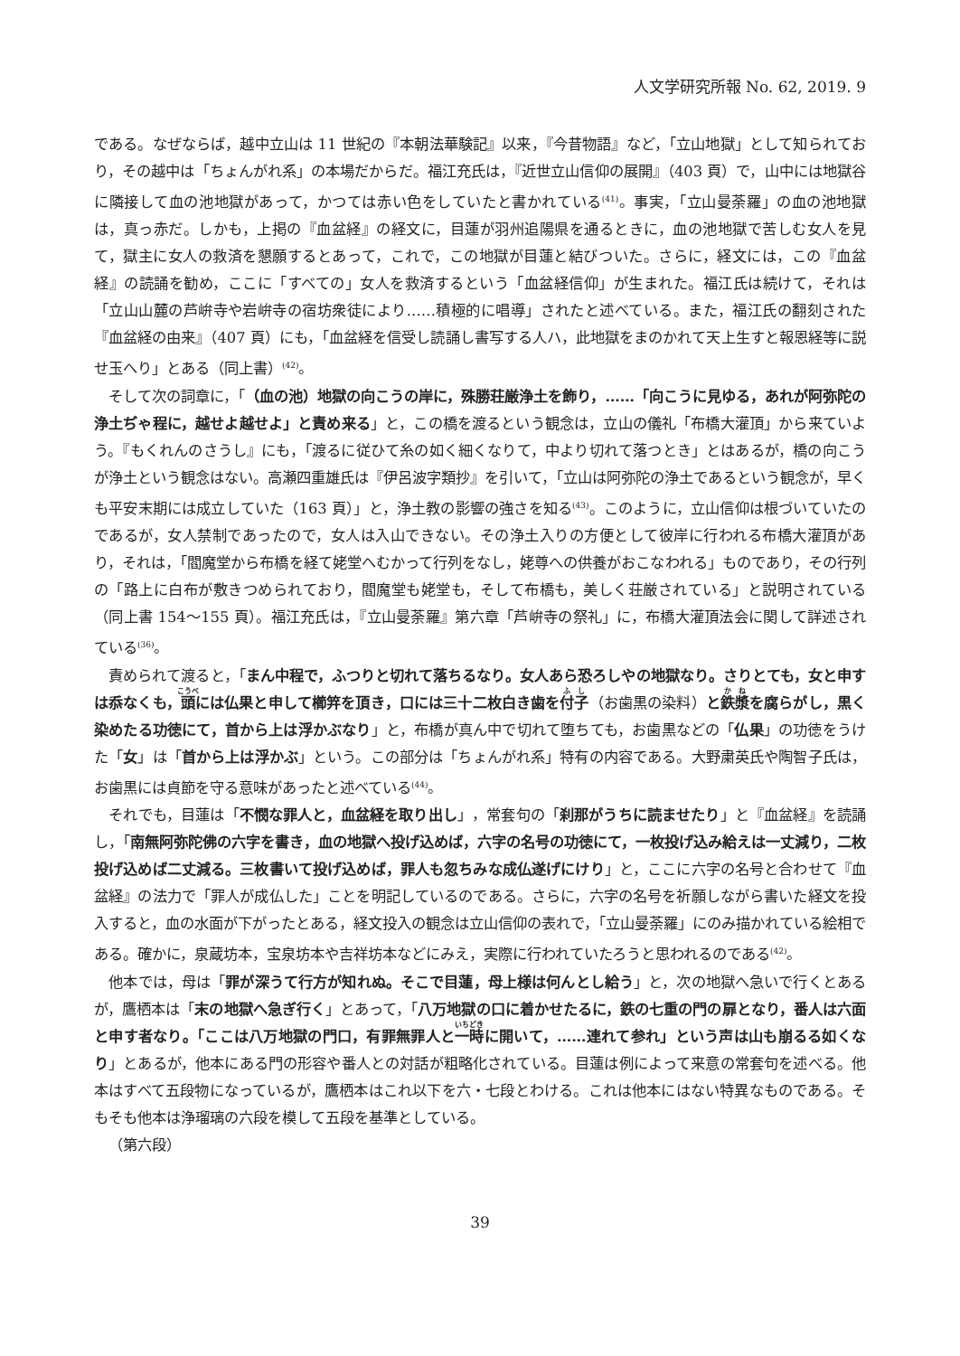人文学研究所報 No. 62, 2019. 9
である。なぜならば，越中立山は 11 世紀の『本朝法華験記』以来，『今昔物語』など，「立山地獄」として知られており，その越中は「ちょんがれ系」の本場だからだ。福江充氏は，『近世立山信仰の展開』（403 頁）で，山中には地獄谷に隣接して血の池地獄があって，かつては赤い色をしていたと書かれている<sup>(41)</sup>。事実，「立山曼荼羅」の血の池地獄は，真っ赤だ。しかも，上掲の『血盆経』の経文に，目蓮が羽州追陽県を通るときに，血の池地獄で苦しむ女人を見て，獄主に女人の救済を懇願するとあって，これで，この地獄が目蓮と結びついた。さらに，経文には，この『血盆経』の読誦を勧め，ここに「すべての」女人を救済するという「血盆経信仰」が生まれた。福江氏は続けて，それは「立山山麓の芦峅寺や岩峅寺の宿坊衆徒により……積極的に唱導」されたと述べている。また，福江氏の翻刻された『血盆経の由来』（407 頁）にも，「血盆経を信受し読誦し書写する人ハ，此地獄をまのかれて天上生すと報恩経等に説せ玉へり」とある（同上書）<sup>(42)</sup>。
そして次の詞章に，「（血の池）地獄の向こうの岸に，殊勝荘厳浄土を飾り，……「向こうに見ゆる，あれが阿弥陀の浄土ぢゃ程に，越せよ越せよ」と責め来る」と，この橋を渡るという観念は，立山の儀礼「布橋大灌頂」から来ていよう。『もくれんのさうし』にも，「渡るに従ひて糸の如く細くなりて，中より切れて落つとき」とはあるが，橋の向こうが浄土という観念はない。高瀬四重雄氏は『伊呂波字類抄』を引いて，「立山は阿弥陀の浄土であるという観念が，早くも平安末期には成立していた（163 頁）」と，浄土教の影響の強さを知る<sup>(43)</sup>。このように，立山信仰は根づいていたのであるが，女人禁制であったので，女人は入山できない。その浄土入りの方便として彼岸に行われる布橋大灌頂があり，それは，「閻魔堂から布橋を経て姥堂へむかって行列をなし，姥尊への供養がおこなわれる」ものであり，その行列の「路上に白布が敷きつめられており，閻魔堂も姥堂も，そして布橋も，美しく荘厳されている」と説明されている（同上書 154～155 頁）。福江充氏は，『立山曼荼羅』第六章「芦峅寺の祭礼」に，布橋大灌頂法会に関して詳述されている<sup>(36)</sup>。
責められて渡ると，「まん中程で，ふつりと切れて落ちるなり。女人あら恐ろしやの地獄なり。さりとても，女と申すは忝なくも，頭には仏果と申して櫛笄を頂き，口には三十二枚白き歯を付子（お歯黒の染料）と鉄漿を腐らがし，黒く染めたる功徳にて，首から上は浮かぶなり」と，布橋が真ん中で切れて堕ちても，お歯黒などの「仏果」の功徳をうけた「女」は「首から上は浮かぶ」という。この部分は「ちょんがれ系」特有の内容である。大野粛英氏や陶智子氏は，お歯黒には貞節を守る意味があったと述べている<sup>(44)</sup>。
それでも，目蓮は「不憫な罪人と，血盆経を取り出し」，常套句の「刹那がうちに読ませたり」と『血盆経』を読誦し，「南無阿弥陀佛の六字を書き，血の地獄へ投げ込めば，六字の名号の功徳にて，一枚投げ込み給えは一丈減り，二枚投げ込めば二丈減る。三枚書いて投げ込めば，罪人も忽ちみな成仏遂げにけり」と，ここに六字の名号と合わせて『血盆経』の法力で「罪人が成仏した」ことを明記しているのである。さらに，六字の名号を祈願しながら書いた経文を投入すると，血の水面が下がったとある，経文投入の観念は立山信仰の表れで，「立山曼荼羅」にのみ描かれている絵相である。確かに，泉蔵坊本，宝泉坊本や吉祥坊本などにみえ，実際に行われていたろうと思われるのである<sup>(42)</sup>。
他本では，母は「罪が深うて行方が知れぬ。そこで目蓮，母上様は何んとし給う」と，次の地獄へ急いで行くとあるが，鷹栖本は「末の地獄へ急ぎ行く」とあって，「八万地獄の口に着かせたるに，鉄の七重の門の扉となり，番人は六面と申す者なり。「ここは八万地獄の門口，有罪無罪人と一時に開いて，……連れて参れ」という声は山も崩るる如くなり」とあるが，他本にある門の形容や番人との対話が粗略化されている。目蓮は例によって来意の常套句を述べる。他本はすべて五段物になっているが，鷹栖本はこれ以下を六・七段とわける。これは他本にはない特異なものである。そもそも他本は浄瑠璃の六段を模して五段を基準としている。
（第六段）
39